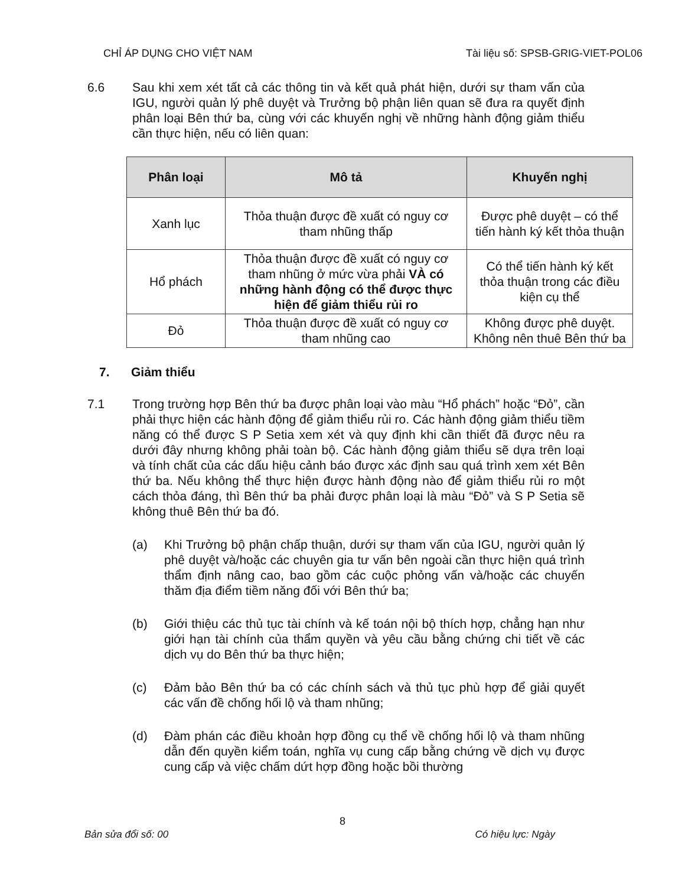CHỈ ÁP DỤNG CHO VIỆT NAM Tài liệu số: SPSB-GRIG-VIET-POL06
6.6 Sau khi xem xét tất cả các thông tin và kết quả phát hiện, dưới sự tham vấn của IGU, người quản lý phê duyệt và Trưởng bộ phận liên quan sẽ đưa ra quyết định phân loại Bên thứ ba, cùng với các khuyến nghị về những hành động giảm thiểu cần thực hiện, nếu có liên quan:
| Phân loại | Mô tả | Khuyến nghị |
| --- | --- | --- |
| Xanh lục | Thỏa thuận được đề xuất có nguy cơ tham nhũng thấp | Được phê duyệt – có thể tiến hành ký kết thỏa thuận |
| Hổ phách | Thỏa thuận được đề xuất có nguy cơ tham nhũng ở mức vừa phải VÀ có những hành động có thể được thực hiện để giảm thiểu rủi ro | Có thể tiến hành ký kết thỏa thuận trong các điều kiện cụ thể |
| Đỏ | Thỏa thuận được đề xuất có nguy cơ tham nhũng cao | Không được phê duyệt. Không nên thuê Bên thứ ba |
7. Giảm thiểu
7.1 Trong trường hợp Bên thứ ba được phân loại vào màu “Hổ phách” hoặc “Đỏ”, cần phải thực hiện các hành động để giảm thiểu rủi ro. Các hành động giảm thiểu tiềm năng có thể được S P Setia xem xét và quy định khi cần thiết đã được nêu ra dưới đây nhưng không phải toàn bộ. Các hành động giảm thiểu sẽ dựa trên loại và tính chất của các dấu hiệu cảnh báo được xác định sau quá trình xem xét Bên thứ ba. Nếu không thể thực hiện được hành động nào để giảm thiểu rủi ro một cách thỏa đáng, thì Bên thứ ba phải được phân loại là màu “Đỏ” và S P Setia sẽ không thuê Bên thứ ba đó.
(a) Khi Trưởng bộ phận chấp thuận, dưới sự tham vấn của IGU, người quản lý phê duyệt và/hoặc các chuyên gia tư vấn bên ngoài cần thực hiện quá trình thẩm định nâng cao, bao gồm các cuộc phỏng vấn và/hoặc các chuyến thăm địa điểm tiềm năng đối với Bên thứ ba;
(b) Giới thiệu các thủ tục tài chính và kế toán nội bộ thích hợp, chẳng hạn như giới hạn tài chính của thẩm quyền và yêu cầu bằng chứng chi tiết về các dịch vụ do Bên thứ ba thực hiện;
(c) Đảm bảo Bên thứ ba có các chính sách và thủ tục phù hợp để giải quyết các vấn đề chống hối lộ và tham nhũng;
(d) Đàm phán các điều khoản hợp đồng cụ thể về chống hối lộ và tham nhũng dẫn đến quyền kiểm toán, nghĩa vụ cung cấp bằng chứng về dịch vụ được cung cấp và việc chấm dứt hợp đồng hoặc bồi thường
8
Bản sửa đổi số: 00 Có hiệu lực: Ngày